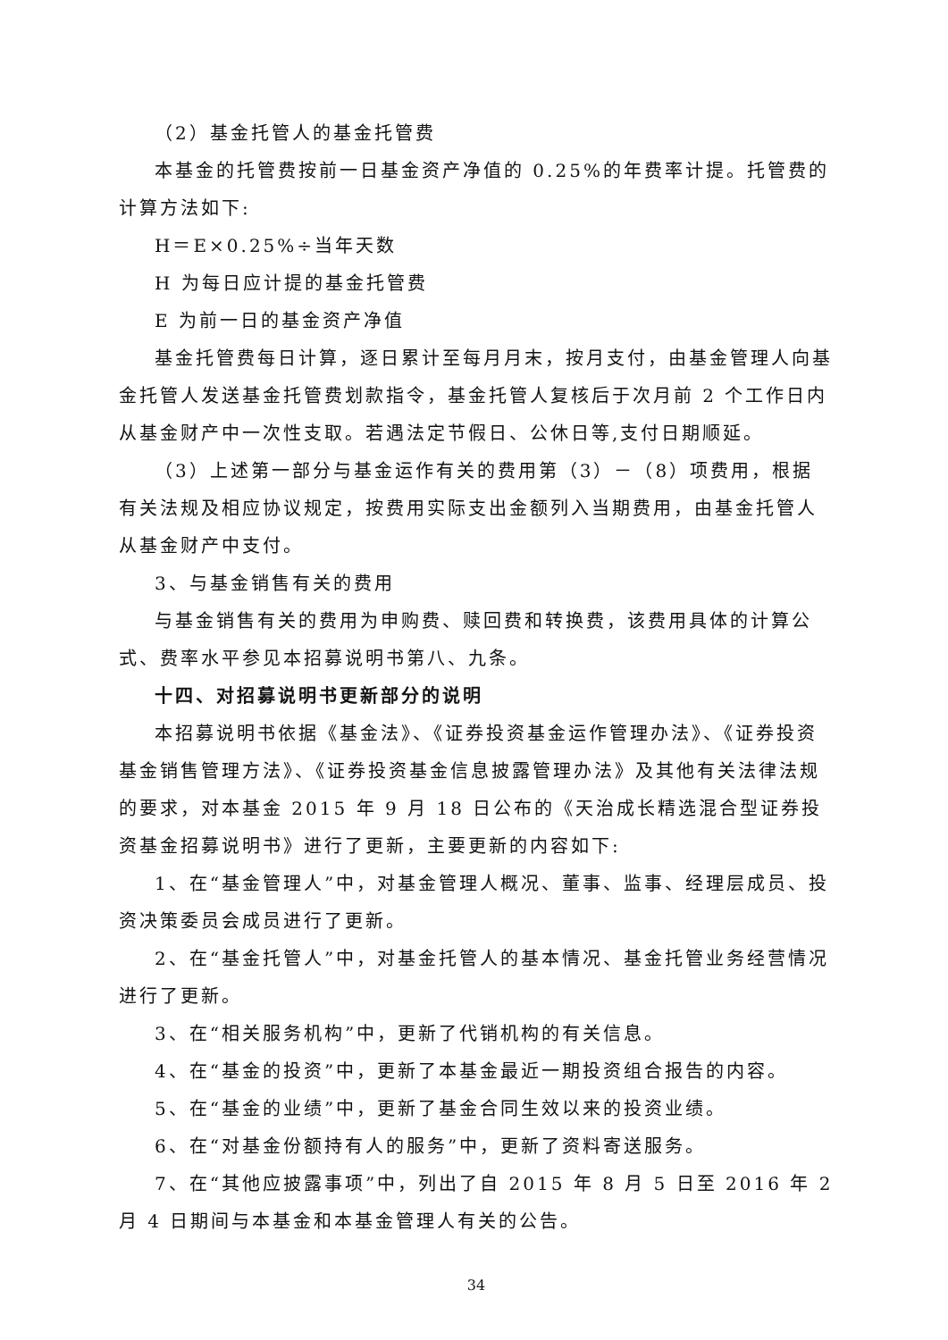（2）基金托管人的基金托管费
本基金的托管费按前一日基金资产净值的 0.25%的年费率计提。托管费的计算方法如下:
H＝E×0.25%÷当年天数
H 为每日应计提的基金托管费
E 为前一日的基金资产净值
基金托管费每日计算，逐日累计至每月月末，按月支付，由基金管理人向基金托管人发送基金托管费划款指令，基金托管人复核后于次月前 2 个工作日内从基金财产中一次性支取。若遇法定节假日、公休日等,支付日期顺延。
（3）上述第一部分与基金运作有关的费用第（3）－（8）项费用，根据有关法规及相应协议规定，按费用实际支出金额列入当期费用，由基金托管人从基金财产中支付。
3、与基金销售有关的费用
与基金销售有关的费用为申购费、赎回费和转换费，该费用具体的计算公式、费率水平参见本招募说明书第八、九条。
十四、对招募说明书更新部分的说明
本招募说明书依据《基金法》、《证券投资基金运作管理办法》、《证券投资基金销售管理方法》、《证券投资基金信息披露管理办法》及其他有关法律法规的要求，对本基金 2015 年 9 月 18 日公布的《天治成长精选混合型证券投资基金招募说明书》进行了更新，主要更新的内容如下:
1、在“基金管理人”中，对基金管理人概况、董事、监事、经理层成员、投资决策委员会成员进行了更新。
2、在“基金托管人”中，对基金托管人的基本情况、基金托管业务经营情况进行了更新。
3、在“相关服务机构”中，更新了代销机构的有关信息。
4、在“基金的投资”中，更新了本基金最近一期投资组合报告的内容。
5、在“基金的业绩”中，更新了基金合同生效以来的投资业绩。
6、在“对基金份额持有人的服务”中，更新了资料寄送服务。
7、在“其他应披露事项”中，列出了自 2015 年 8 月 5 日至 2016 年 2 月 4 日期间与本基金和本基金管理人有关的公告。
34